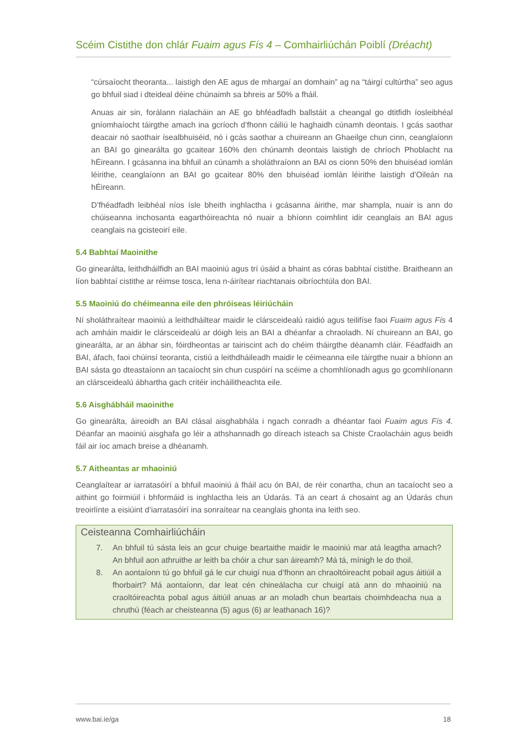Scéim Cistithe don chlár Fuaim agus Fís 4 – Comhairliúchán Poiblí (Dréacht)
“cúrsaíocht theoranta... laistigh den AE agus de mhargaí an domhain” ag na “táirgí cultúrtha” seo agus go bhfuil siad i dteideal déine chúnaimh sa bhreis ar 50% a fháil.
Anuas air sin, forálann rialacháin an AE go bhféadfadh ballstáit a cheangal go dtitfidh íosleibhéal gníomhaíocht táirgthe amach ina gcríoch d’fhonn cáiliú le haghaidh cúnamh deontais. I gcás saothar deacair nó saothair ísealbhuiséid, nó i gcás saothar a chuireann an Ghaeilge chun cinn, ceanglaíonn an BAI go ginearálta go gcaitear 160% den chúnamh deontais laistigh de chríoch Phoblacht na hÉireann. I gcásanna ina bhfuil an cúnamh a sholáthraíonn an BAI os cionn 50% den bhuiséad iomlán léirithe, ceanglaíonn an BAI go gcaitear 80% den bhuiséad iomlán léirithe laistigh d’Oileán na hÉireann.
D’fhéadfadh leibhéal níos ísle bheith inghlactha i gcásanna áirithe, mar shampla, nuair is ann do chúiseanna inchosanta eagarthóireachta nó nuair a bhíonn coimhlint idir ceanglais an BAI agus ceanglais na gcisteoirí eile.
5.4 Babhtaí Maoinithe
Go ginearálta, leithdháilfidh an BAI maoiniú agus trí úsáid a bhaint as córas babhtaí cistithe. Braitheann an líon babhtaí cistithe ar réimse tosca, lena n-áirítear riachtanais oibríochtúla don BAI.
5.5 Maoiniú do chéimeanna eile den phróiseas léiriúcháin
Ní sholáthraítear maoiniú a leithdháiltear maidir le clárscеidealú raidió agus teilifíse faoi Fuaim agus Fís 4 ach amháin maidir le clárscеidealú ar dóigh leis an BAI a dhéanfar a chraoladh. Ní chuireann an BAI, go ginearálta, ar an ábhar sin, fóirdheontas ar tairiscint ach do chéim tháirgthe déanamh cláir. Féadfaidh an BAI, áfach, faoi chúinsí teoranta, cistiú a leithdháileadh maidir le céimeanna eile táirgthe nuair a bhíonn an BAI sásta go dteastaíonn an tacaíocht sin chun cuspóirí na scéime a chomhlíonadh agus go gcomhlíonann an clárscеidealú ábhartha gach critéir incháilitheachta eile.
5.6 Aisghábháil maoinithe
Go ginearálta, áireoidh an BAI clásal aisghabhála i ngach conradh a dhéantar faoi Fuaim agus Fís 4. Déanfar an maoiniú aisghafa go léir a athshannadh go díreach isteach sa Chiste Craolacháin agus beidh fáil air íoc amach breise a dhéanamh.
5.7 Aitheantas ar mhaoiniú
Ceanglaítear ar iarratasóirí a bhfuil maoiniú á fháil acu ón BAI, de réir conartha, chun an tacaíocht seo a aithint go foirmiúil i bhformáid is inghlactha leis an Údarás. Tá an ceart á chosaint ag an Údarás chun treoirlínte a eisiúint d’iarratasóirí ina sonraítear na ceanglais ghonta ina leith seo.
Ceisteanna Comhairliúcháin
7. An bhfuil tú sásta leis an gcur chuige beartaithe maidir le maoiniú mar atá leagtha amach? An bhfuil aon athruithe ar leith ba chóir a chur san áireamh? Má tá, mínigh le do thoil.
8. An aontaíonn tú go bhfuil gá le cur chuigí nua d’fhonn an chraoltóireacht pobail agus áitiúil a fhorbairt? Má aontaíonn, dar leat cén chineálacha cur chuigí atá ann do mhaoiniú na craoltóireachta pobal agus áitiúil anuas ar an moladh chun beartais choimhdeacha nua a chruthú (féach ar cheisteanna (5) agus (6) ar leathanach 16)?
www.bai.ie/ga 18